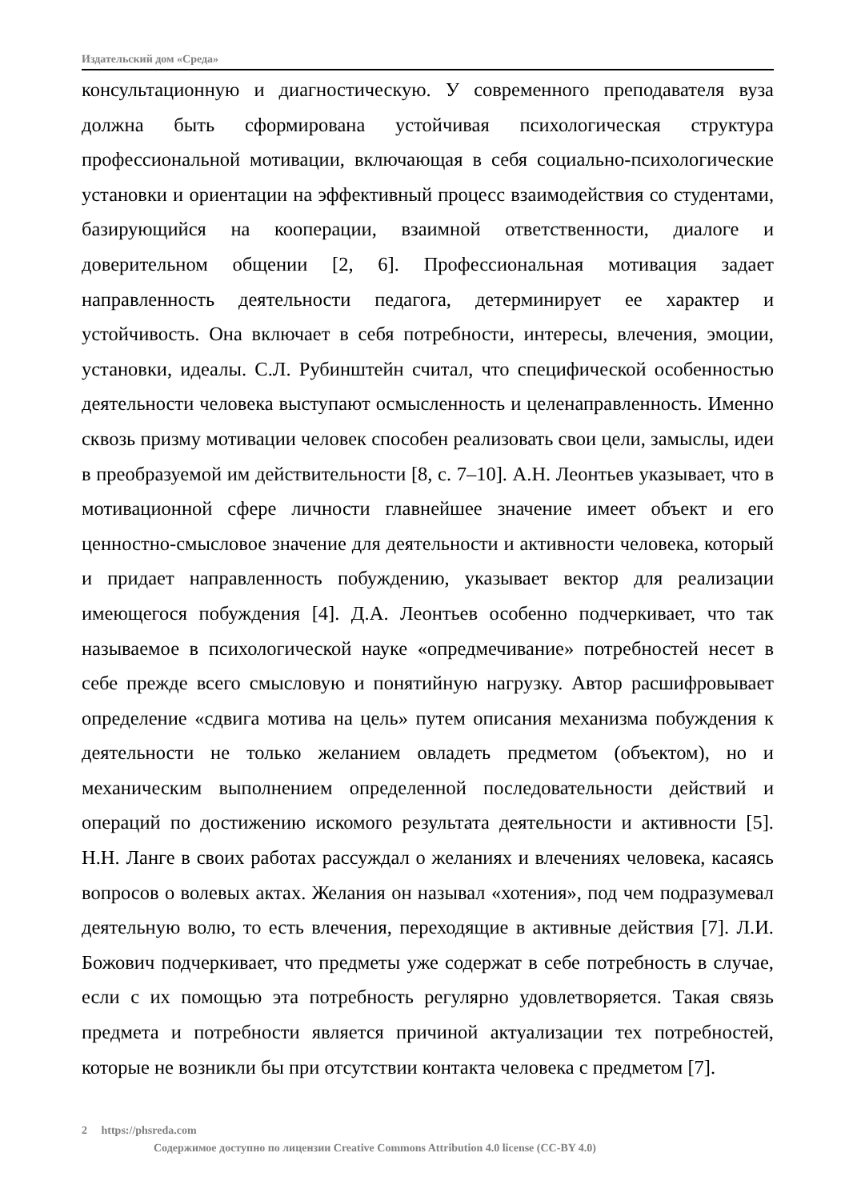Издательский дом «Среда»
консультационную и диагностическую. У современного преподавателя вуза должна быть сформирована устойчивая психологическая структура профессиональной мотивации, включающая в себя социально-психологические установки и ориентации на эффективный процесс взаимодействия со студентами, базирующийся на кооперации, взаимной ответственности, диалоге и доверительном общении [2, 6]. Профессиональная мотивация задает направленность деятельности педагога, детерминирует ее характер и устойчивость. Она включает в себя потребности, интересы, влечения, эмоции, установки, идеалы. С.Л. Рубинштейн считал, что специфической особенностью деятельности человека выступают осмысленность и целенаправленность. Именно сквозь призму мотивации человек способен реализовать свои цели, замыслы, идеи в преобразуемой им действительности [8, с. 7–10]. А.Н. Леонтьев указывает, что в мотивационной сфере личности главнейшее значение имеет объект и его ценностно-смысловое значение для деятельности и активности человека, который и придает направленность побуждению, указывает вектор для реализации имеющегося побуждения [4]. Д.А. Леонтьев особенно подчеркивает, что так называемое в психологической науке «опредмечивание» потребностей несет в себе прежде всего смысловую и понятийную нагрузку. Автор расшифровывает определение «сдвига мотива на цель» путем описания механизма побуждения к деятельности не только желанием овладеть предметом (объектом), но и механическим выполнением определенной последовательности действий и операций по достижению искомого результата деятельности и активности [5]. Н.Н. Ланге в своих работах рассуждал о желаниях и влечениях человека, касаясь вопросов о волевых актах. Желания он называл «хотения», под чем подразумевал деятельную волю, то есть влечения, переходящие в активные действия [7]. Л.И. Божович подчеркивает, что предметы уже содержат в себе потребность в случае, если с их помощью эта потребность регулярно удовлетворяется. Такая связь предмета и потребности является причиной актуализации тех потребностей, которые не возникли бы при отсутствии контакта человека с предметом [7].
2 https://phsreda.com
Содержимое доступно по лицензии Creative Commons Attribution 4.0 license (CC-BY 4.0)